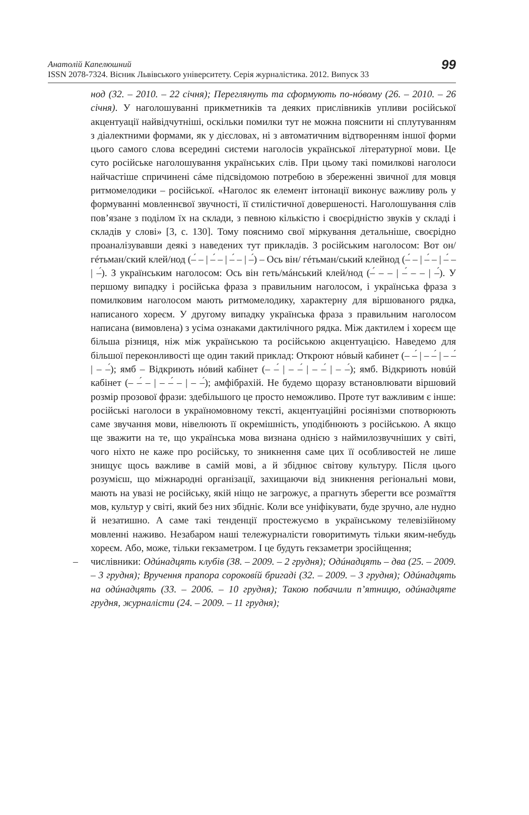Анатолій Капелюшний
ISSN 2078-7324. Вісник Львівського університету. Серія журналістика. 2012. Випуск 33
99
нод (32. – 2010. – 22 січня); Переглянуть та сформують по-нóвому (26. – 2010. – 26 січня). У наголошуванні прикметників та деяких прислівників упливи російської акцентуації найвідчутніші, оскільки помилки тут не можна пояснити ні сплутуванням з діалектними формами, як у дієсловах, ні з автоматичним відтворенням іншої форми цього самого слова всередині системи наголосів української літературної мови. Це суто російське наголошування українських слів. При цьому такі помилкові наголоси найчастіше спричинені сáме підсвідомою потребою в збереженні звичної для мовця ритмомелодики – російської. «Наголос як елемент інтонації виконує важливу роль у формуванні мовленнєвої звучності, її стилістичної довершеності. Наголошування слів пов’язане з поділом їх на склади, з певною кількістю і своєрідністю звуків у складі і складів у слові» [3, с. 130]. Тому пояснимо свої міркування детальніше, своєрідно проаналізувавши деякі з наведених тут прикладів. З російським наголосом: Вот он/ гéтьман/ский клей/нод (–́ – | –́ – | –́ – | –́) – Ось він/ гéтьман/ський клейнод (–́ – | –́ – | –́ – | –́). З українським наголосом: Ось він геть/мáнський клей/нод (–́ – – | –́ – – | –́). У першому випадку і російська фраза з правильним наголосом, і українська фраза з помилковим наголосом мають ритмомелодику, характерну для віршованого рядка, написаного хореєм. У другому випадку українська фраза з правильним наголосом написана (вимовлена) з усіма ознаками дактилічного рядка. Між дактилем і хореєм ще більша різниця, ніж між українською та російською акцентуацією. Наведемо для більшої переконливості ще один такий приклад: Откроют нóвый кабинет (– –́ | – –́ | – –́ | – –́); ямб – Відкриють нóвий кабінет (– –́ | – –́ | – –́ | – –́); ямб. Відкриють новúй кабінет (– –́ – | – –́ – | – –́); амфібрахій. Не будемо щоразу встановлювати віршовий розмір прозової фрази: здебільшого це просто неможливо. Проте тут важливим є інше: російські наголоси в україномовному тексті, акцентуаційні росіянізми спотворюють саме звучання мови, нівелюють її окремішність, уподібнюють з російською. А якщо ще зважити на те, що українська мова визнана однією з наймилозвучніших у світі, чого ніхто не каже про російську, то зникнення саме цих її особливостей не лише знищує щось важливе в самій мові, а й збіднює світову культуру. Після цього розумієш, що міжнародні організації, захищаючи від зникнення регіональні мови, мають на увазі не російську, якій ніщо не загрожує, а прагнуть зберегти все розмаїття мов, культур у світі, який без них збідніє. Коли все уніфікувати, буде зручно, але нудно й незатишно. А саме такі тенденції простежуємо в українському телевізійному мовленні наживо. Незабаром наші тележурналісти говоритимуть тільки яким-небудь хореєм. Або, може, тільки гекзаметром. І це будуть гекзаметри зросійщення;
– числівники: Одúнадцять клубів (38. – 2009. – 2 грудня); Одúнадцять – два (25. – 2009. – 3 грудня); Вручення прапора сороковíй бригаді (32. – 2009. – 3 грудня); Одúнадцять на одúнадцять (33. – 2006. – 10 грудня); Такою побачили п’ятницю, одúнадцяте грудня, журналісти (24. – 2009. – 11 грудня);